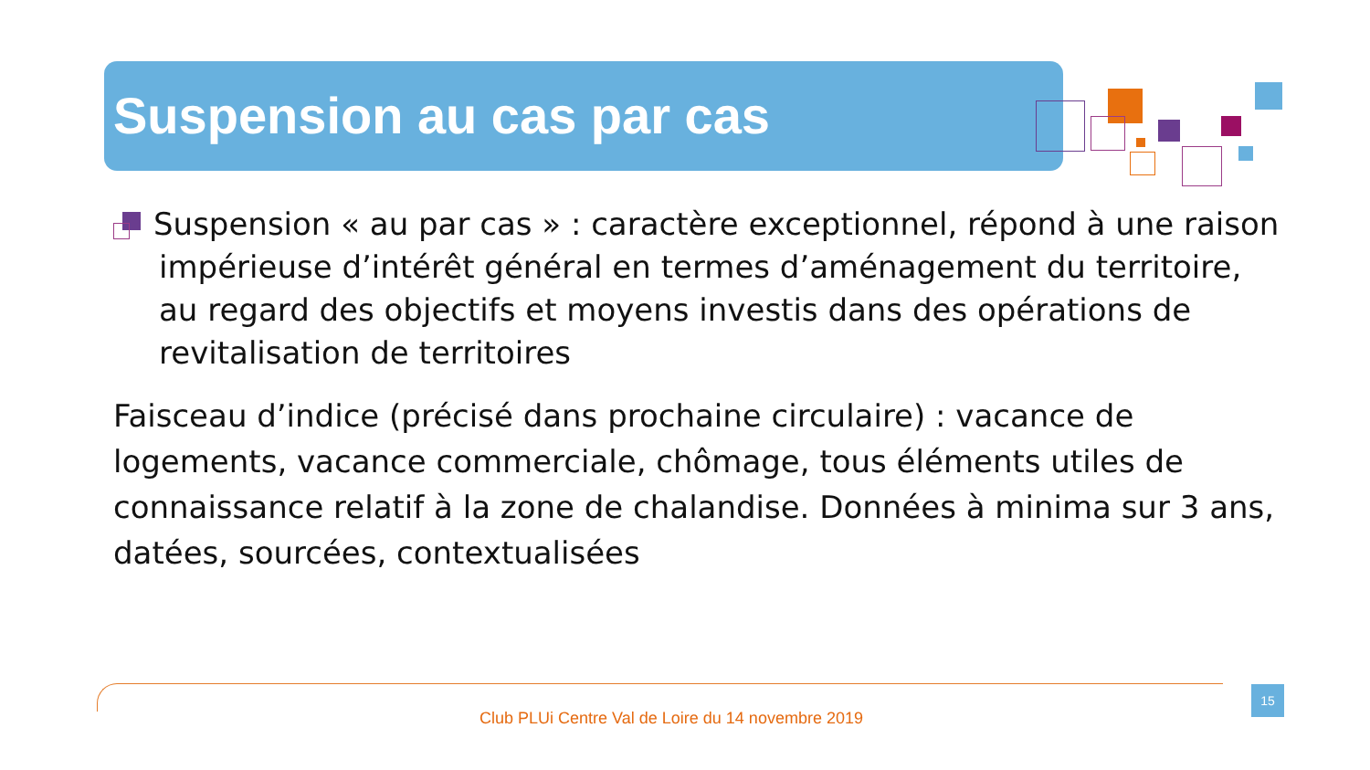Suspension au cas par cas
Suspension « au par cas » : caractère exceptionnel, répond à une raison impérieuse d’intérêt général en termes d’aménagement du territoire, au regard des objectifs et moyens investis dans des opérations de revitalisation de territoires
Faisceau d’indice (précisé dans prochaine circulaire) : vacance de logements, vacance commerciale, chômage, tous éléments utiles de connaissance relatif à la zone de chalandise. Données à minima sur 3 ans, datées, sourcées, contextualisées
15
Club PLUi Centre Val de Loire du 14 novembre 2019